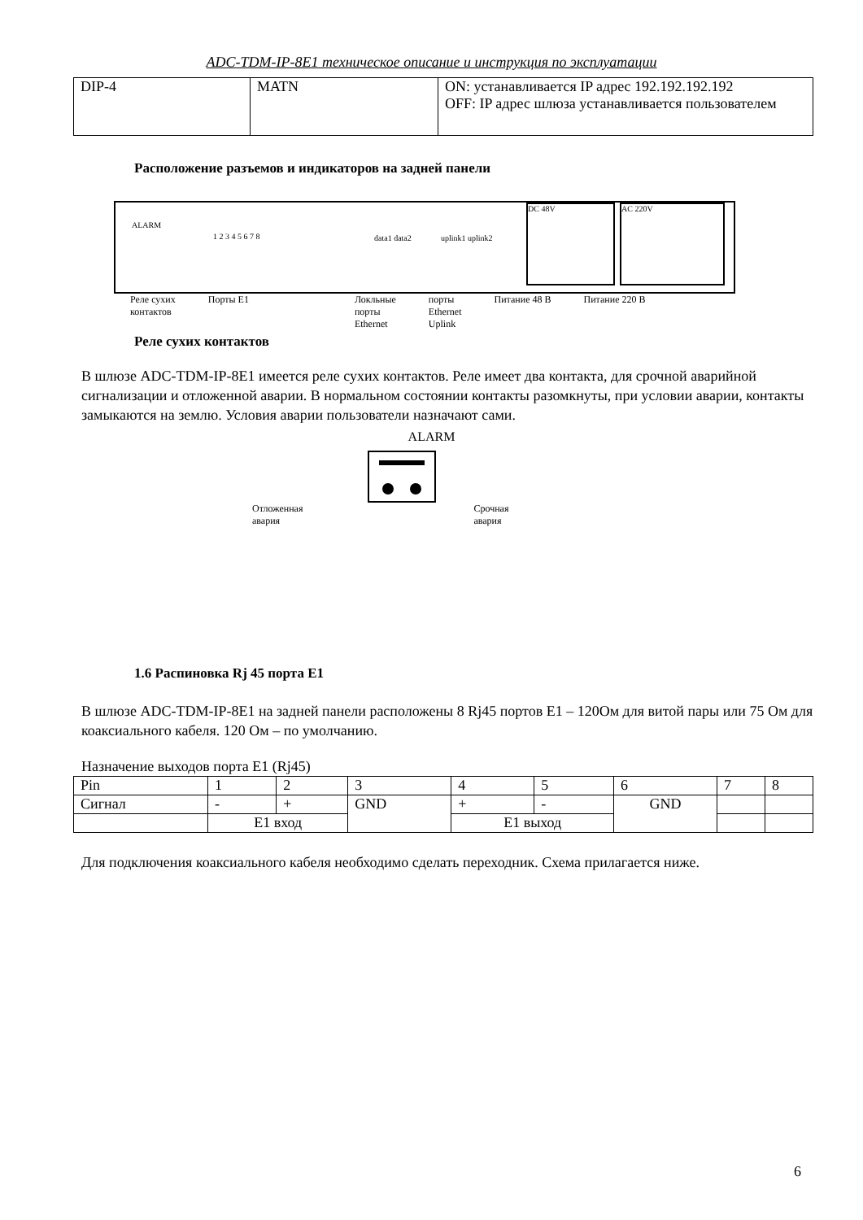ADC-TDM-IP-8E1 техническое описание и инструкция по эксплуатации
| DIP-4 | MATN | ON: устанавливается IP адрес 192.192.192.192 OFF: IP адрес шлюза устанавливается пользователем |
Расположение разъемов и индикаторов на задней панели
ALARM
1 2 3 4 5 6 7 8 data1 data2 uplink1 uplink2
DC 48V AC 220V
Реле сухих
контактов Порты E1 Локльные
порты
Ethernet порты
Ethernet
Uplink Питание 48 В Питание 220 В
Реле сухих контактов
В шлюзе ADC-TDM-IP-8E1 имеется реле сухих контактов. Реле имеет два контакта, для срочной аварийной сигнализации и отложенной аварии. В нормальном состоянии контакты разомкнуты, при условии аварии, контакты замыкаются на землю. Условия аварии пользователи назначают сами.
ALARM
Отложенная
авария Срочная
авария
1.6 Распиновка Rj 45 порта E1
В шлюзе ADC-TDM-IP-8E1 на задней панели расположены 8 Rj45 портов E1 – 120Ом для витой пары или 75 Ом для коаксиального кабеля. 120 Ом – по умолчанию.
Назначение выходов порта E1 (Rj45)
| Pin | 1 | 2 | 3 | 4 | 5 | 6 | 7 | 8 |
| Сигнал | - | + | GND | + | - | GND | | |
| | E1 вход | | | E1 выход | | | | |
Для подключения коаксиального кабеля необходимо сделать переходник. Схема прилагается ниже.
6